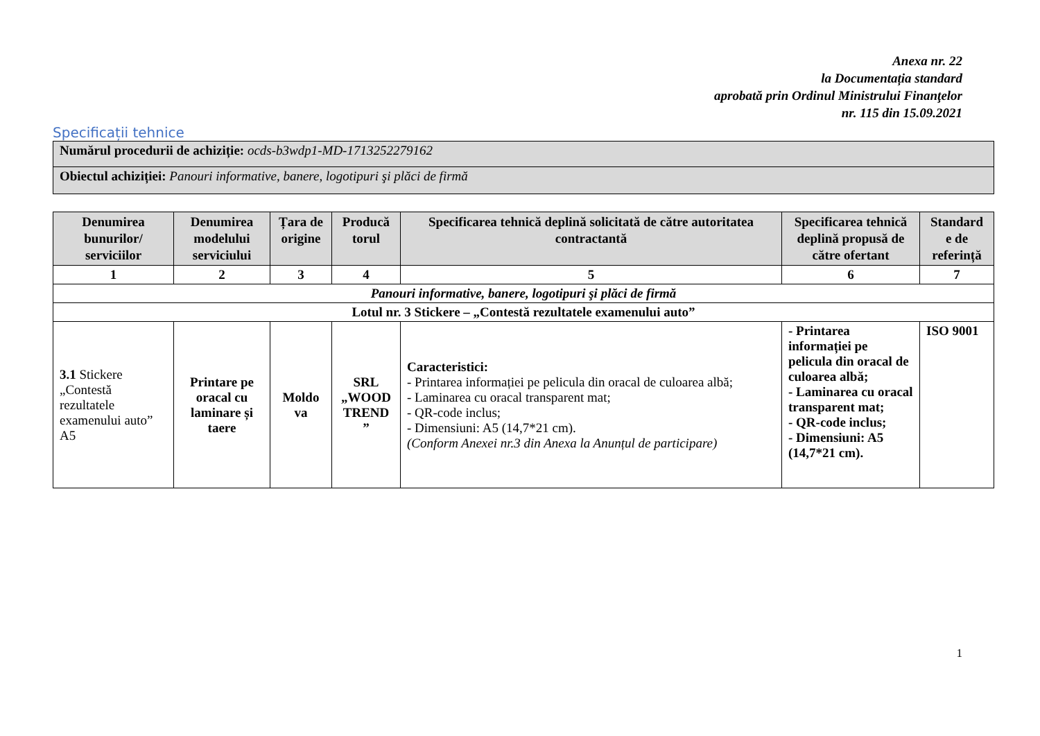Anexa nr. 22
la Documentația standard
aprobată prin Ordinul Ministrului Finanţelor
nr. 115 din 15.09.2021
Specificații tehnice
| Numărul procedurii de achiziție: ocds-b3wdp1-MD-1713252279162 |
| Obiectul achiziției: Panouri informative, banere, logotipuri şi plăci de firmă |
| Denumirea bunurilor/ serviciilor | Denumirea modelului serviciului | Țara de origine | Producă torul | Specificarea tehnică deplină solicitată de către autoritatea contractantă | Specificarea tehnică deplină propusă de către ofertant | Standard e de referință |
| --- | --- | --- | --- | --- | --- | --- |
| 1 | 2 | 3 | 4 | 5 | 6 | 7 |
| Panouri informative, banere, logotipuri şi plăci de firmă | | | | | | |
| Lotul nr. 3 Stickere – „Contestă rezultatele examenului auto” | | | | | | |
| 3.1 Stickere „Contestă rezultatele examenului auto” A5 | Printare pe oracal cu laminare și taere | Moldo va | SRL „WOOD TREND ” | Caracteristici: - Printarea informației pe pelicula din oracal de culoarea albă; - Laminarea cu oracal transparent mat; - QR-code inclus; - Dimensiuni: A5 (14,7*21 cm). (Conform Anexei nr.3 din Anexa la Anunțul de participare) | - Printarea informației pe pelicula din oracal de culoarea albă; - Laminarea cu oracal transparent mat; - QR-code inclus; - Dimensiuni: A5 (14,7*21 cm). | ISO 9001 |
1